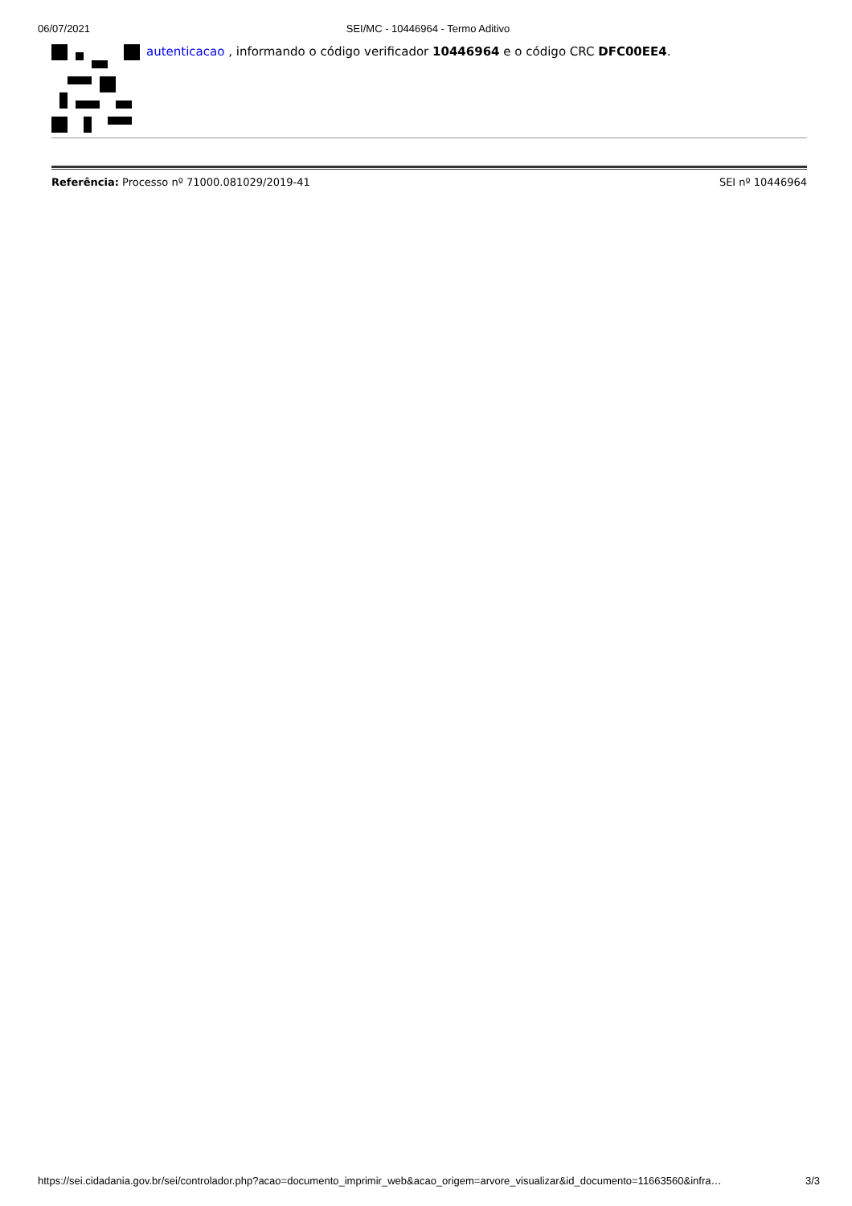06/07/2021 SEI/MC - 10446964 - Termo Aditivo
autenticacao , informando o código verificador 10446964 e o código CRC DFC00EE4.
Referência: Processo nº 71000.081029/2019-41 SEI nº 10446964
https://sei.cidadania.gov.br/sei/controlador.php?acao=documento_imprimir_web&acao_origem=arvore_visualizar&id_documento=11663560&infra… 3/3